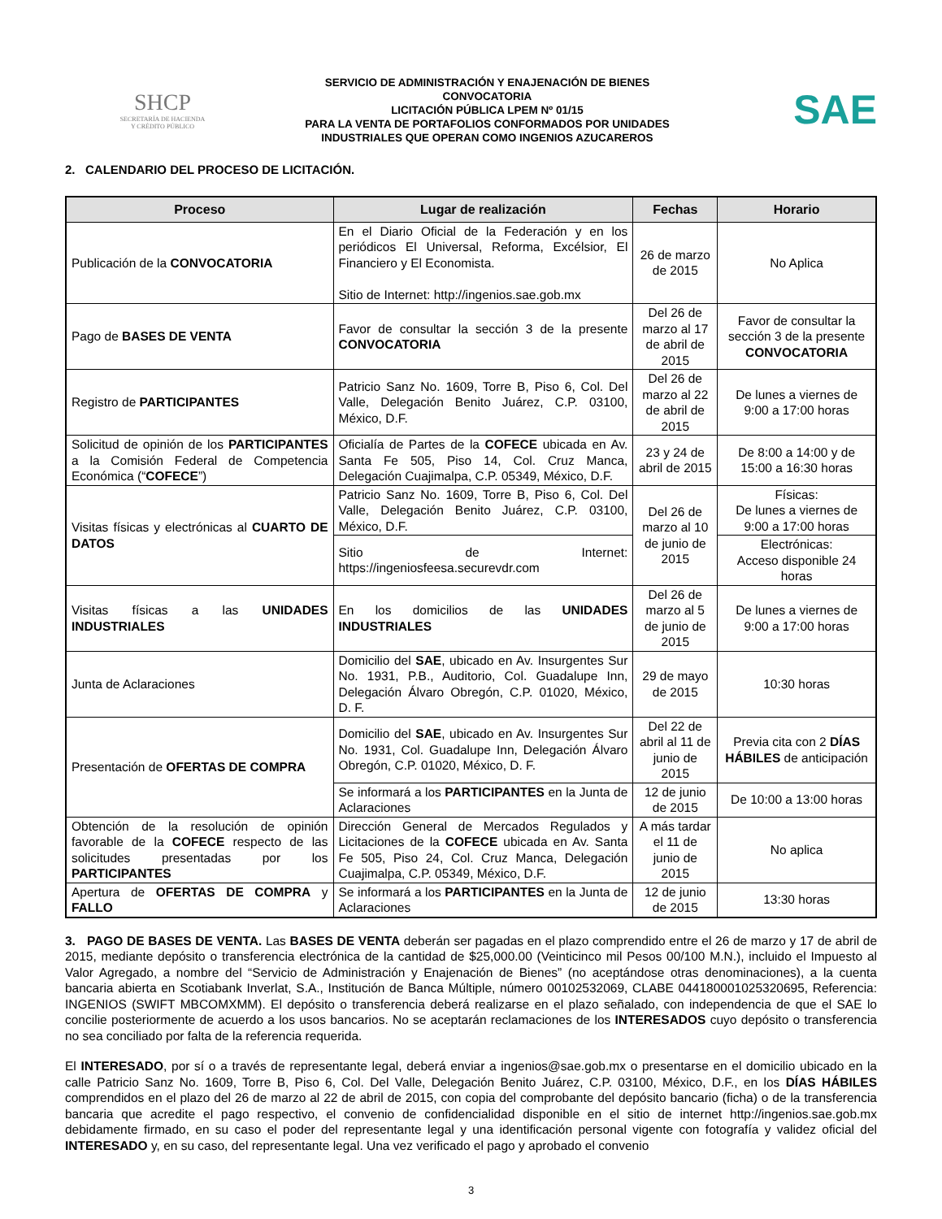SHCP
SECRETARÍA DE HACIENDA
Y CRÉDITO PÚBLICO
SERVICIO DE ADMINISTRACIÓN Y ENAJENACIÓN DE BIENES
CONVOCATORIA
LICITACIÓN PÚBLICA LPEM Nº 01/15
PARA LA VENTA DE PORTAFOLIOS CONFORMADOS POR UNIDADES
INDUSTRIALES QUE OPERAN COMO INGENIOS AZUCAREROS
SAE
2. CALENDARIO DEL PROCESO DE LICITACIÓN.
| Proceso | Lugar de realización | Fechas | Horario |
| --- | --- | --- | --- |
| Publicación de la CONVOCATORIA | En el Diario Oficial de la Federación y en los periódicos El Universal, Reforma, Excélsior, El Financiero y El Economista. Sitio de Internet: http://ingenios.sae.gob.mx | 26 de marzo de 2015 | No Aplica |
| Pago de BASES DE VENTA | Favor de consultar la sección 3 de la presente CONVOCATORIA | Del 26 de marzo al 17 de abril de 2015 | Favor de consultar la sección 3 de la presente CONVOCATORIA |
| Registro de PARTICIPANTES | Patricio Sanz No. 1609, Torre B, Piso 6, Col. Del Valle, Delegación Benito Juárez, C.P. 03100, México, D.F. | Del 26 de marzo al 22 de abril de 2015 | De lunes a viernes de 9:00 a 17:00 horas |
| Solicitud de opinión de los PARTICIPANTES a la Comisión Federal de Competencia Económica (“ COFECE ”) | Oficialía de Partes de la COFECE ubicada en Av. Santa Fe 505, Piso 14, Col. Cruz Manca, Delegación Cuajimalpa, C.P. 05349, México, D.F. | 23 y 24 de abril de 2015 | De 8:00 a 14:00 y de 15:00 a 16:30 horas |
| Visitas físicas y electrónicas al CUARTO DE DATOS | Patricio Sanz No. 1609, Torre B, Piso 6, Col. Del Valle, Delegación Benito Juárez, C.P. 03100, México, D.F. | Del 26 de marzo al 10 de junio de 2015 | Físicas: De lunes a viernes de 9:00 a 17:00 horas |
| | Sitio de Internet: https://ingeniosfeesa.securevdr.com | | Electrónicas: Acceso disponible 24 horas |
| Visitas físicas a las UNIDADES INDUSTRIALES | En los domicilios de las UNIDADES INDUSTRIALES | Del 26 de marzo al 5 de junio de 2015 | De lunes a viernes de 9:00 a 17:00 horas |
| Junta de Aclaraciones | Domicilio del SAE , ubicado en Av. Insurgentes Sur No. 1931, P.B., Auditorio, Col. Guadalupe Inn, Delegación Álvaro Obregón, C.P. 01020, México, D. F. | 29 de mayo de 2015 | 10:30 horas |
| Presentación de OFERTAS DE COMPRA | Domicilio del SAE , ubicado en Av. Insurgentes Sur No. 1931, Col. Guadalupe Inn, Delegación Álvaro Obregón, C.P. 01020, México, D. F. | Del 22 de abril al 11 de junio de 2015 | Previa cita con 2 DÍAS HÁBILES de anticipación |
| | Se informará a los PARTICIPANTES en la Junta de Aclaraciones | 12 de junio de 2015 | De 10:00 a 13:00 horas |
| Obtención de la resolución de opinión favorable de la COFECE respecto de las solicitudes presentadas por los PARTICIPANTES | Dirección General de Mercados Regulados y Licitaciones de la COFECE ubicada en Av. Santa Fe 505, Piso 24, Col. Cruz Manca, Delegación Cuajimalpa, C.P. 05349, México, D.F. | A más tardar el 11 de junio de 2015 | No aplica |
| Apertura de OFERTAS DE COMPRA y FALLO | Se informará a los PARTICIPANTES en la Junta de Aclaraciones | 12 de junio de 2015 | 13:30 horas |
3. PAGO DE BASES DE VENTA. Las BASES DE VENTA deberán ser pagadas en el plazo comprendido entre el 26 de marzo y 17 de abril de 2015, mediante depósito o transferencia electrónica de la cantidad de $25,000.00 (Veinticinco mil Pesos 00/100 M.N.), incluido el Impuesto al Valor Agregado, a nombre del “Servicio de Administración y Enajenación de Bienes” (no aceptándose otras denominaciones), a la cuenta bancaria abierta en Scotiabank Inverlat, S.A., Institución de Banca Múltiple, número 00102532069, CLABE 044180001025320695, Referencia: INGENIOS (SWIFT MBCOMXMM). El depósito o transferencia deberá realizarse en el plazo señalado, con independencia de que el SAE lo concilie posteriormente de acuerdo a los usos bancarios. No se aceptarán reclamaciones de los INTERESADOS cuyo depósito o transferencia no sea conciliado por falta de la referencia requerida.
El INTERESADO, por sí o a través de representante legal, deberá enviar a ingenios@sae.gob.mx o presentarse en el domicilio ubicado en la calle Patricio Sanz No. 1609, Torre B, Piso 6, Col. Del Valle, Delegación Benito Juárez, C.P. 03100, México, D.F., en los DÍAS HÁBILES comprendidos en el plazo del 26 de marzo al 22 de abril de 2015, con copia del comprobante del depósito bancario (ficha) o de la transferencia bancaria que acredite el pago respectivo, el convenio de confidencialidad disponible en el sitio de internet http://ingenios.sae.gob.mx debidamente firmado, en su caso el poder del representante legal y una identificación personal vigente con fotografía y validez oficial del INTERESADO y, en su caso, del representante legal. Una vez verificado el pago y aprobado el convenio
3